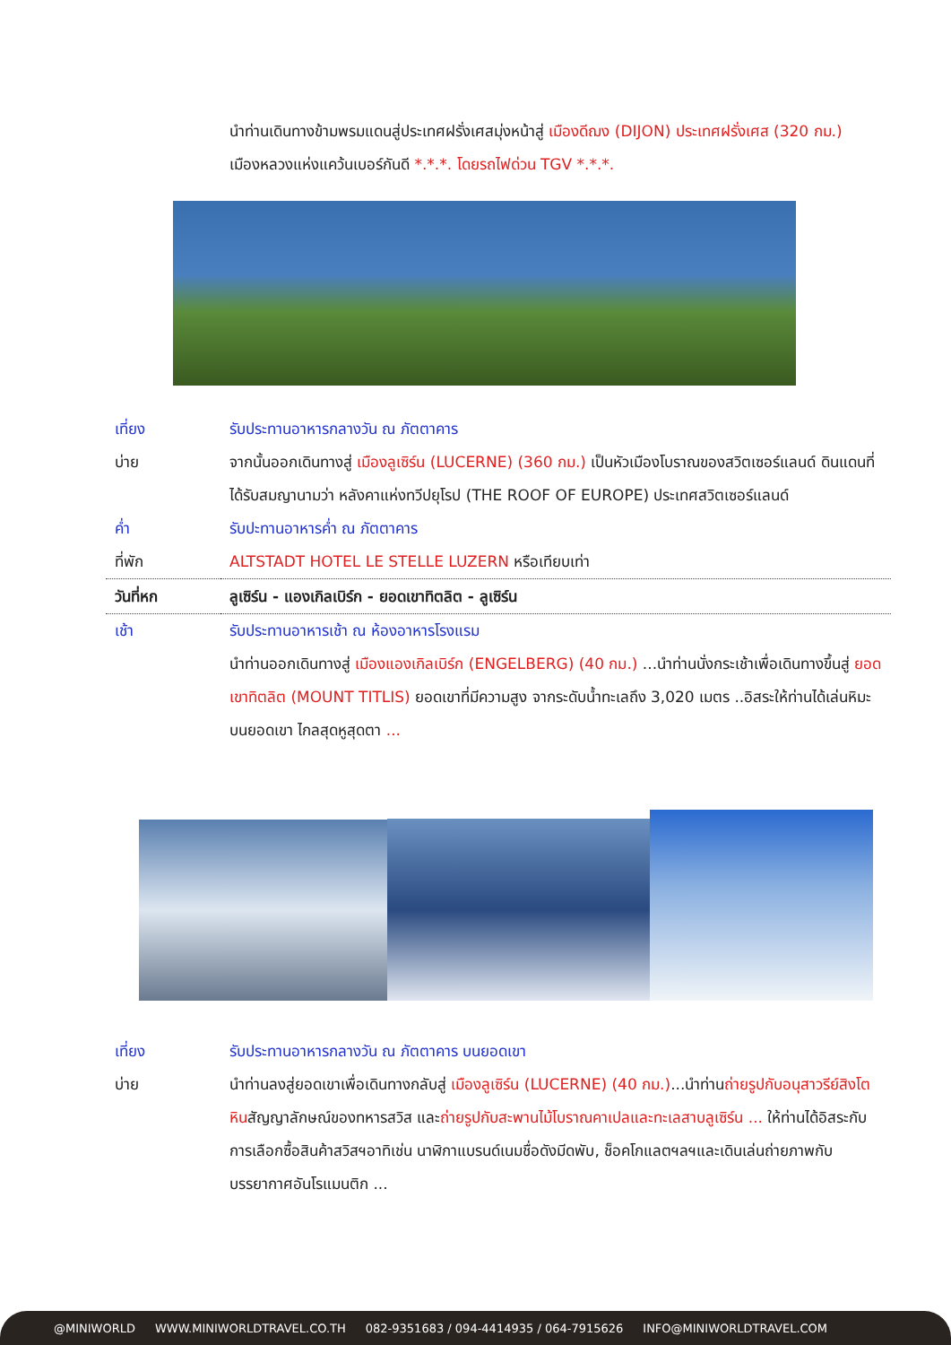นำท่านเดินทางข้ามพรมแดนสู่ประเทศฝรั่งเศสมุ่งหน้าสู่ เมืองดีฌง (DIJON) ประเทศฝรั่งเศส (320 กม.)
เมืองหลวงแห่งแคว้นเบอร์กันดี *.*.*. โดยรถไฟด่วน TGV *.*.*.
| เที่ยง | รับประทานอาหารกลางวัน ณ ภัตตาคาร |
| บ่าย | จากนั้นออกเดินทางสู่ เมืองลูเซิร์น (LUCERNE) (360 กม.) เป็นหัวเมืองโบราณของสวิตเซอร์แลนด์ ดินแดนที่ได้รับสมญานามว่า หลังคาแห่งทวีปยุโรป (THE ROOF OF EUROPE) ประเทศสวิตเซอร์แลนด์ |
| ค่ำ | รับปะทานอาหารค่ำ ณ ภัตตาคาร |
| ที่พัก | ALTSTADT HOTEL LE STELLE LUZERN หรือเทียบเท่า |
| วันที่หก | ลูเซิร์น - แองเกิลเบิร์ก - ยอดเขาทิตลิต - ลูเซิร์น |
| เช้า | รับประทานอาหารเช้า ณ ห้องอาหารโรงแรม |
| | นำท่านออกเดินทางสู่ เมืองแองเกิลเบิร์ก (ENGELBERG) (40 กม.) ...นำท่านนั่งกระเช้าเพื่อเดินทางขึ้นสู่ ยอดเขาทิตลิต (MOUNT TITLIS) ยอดเขาที่มีความสูง จากระดับน้ำทะเลถึง 3,020 เมตร ..อิสระให้ท่านได้เล่นหิมะ บนยอดเขา ไกลสุดหูสุดตา ... |
| เที่ยง | รับประทานอาหารกลางวัน ณ ภัตตาคาร บนยอดเขา |
| บ่าย | นำท่านลงสู่ยอดเขาเพื่อเดินทางกลับสู่ เมืองลูเซิร์น (LUCERNE) (40 กม.) ...นำท่าน ถ่ายรูปกับอนุสาวรีย์สิงโตหิน สัญญาลักษณ์ของทหารสวิส และ ถ่ายรูปกับสะพานไม้โบราณคาเปลและทะเลสาบลูเซิร์น ... ให้ท่านได้อิสระกับการเลือกซื้อสินค้าสวิสฯอาทิเช่น นาฬิกาแบรนด์เนมชื่อดังมีดพับ, ช็อคโกแลตฯลฯและเดินเล่นถ่ายภาพกับบรรยากาศอันโรแมนติก ... |
@MINIWORLD WWW.MINIWORLDTRAVEL.CO.TH 082-9351683 / 094-4414935 / 064-7915626 INFO@MINIWORLDTRAVEL.COM